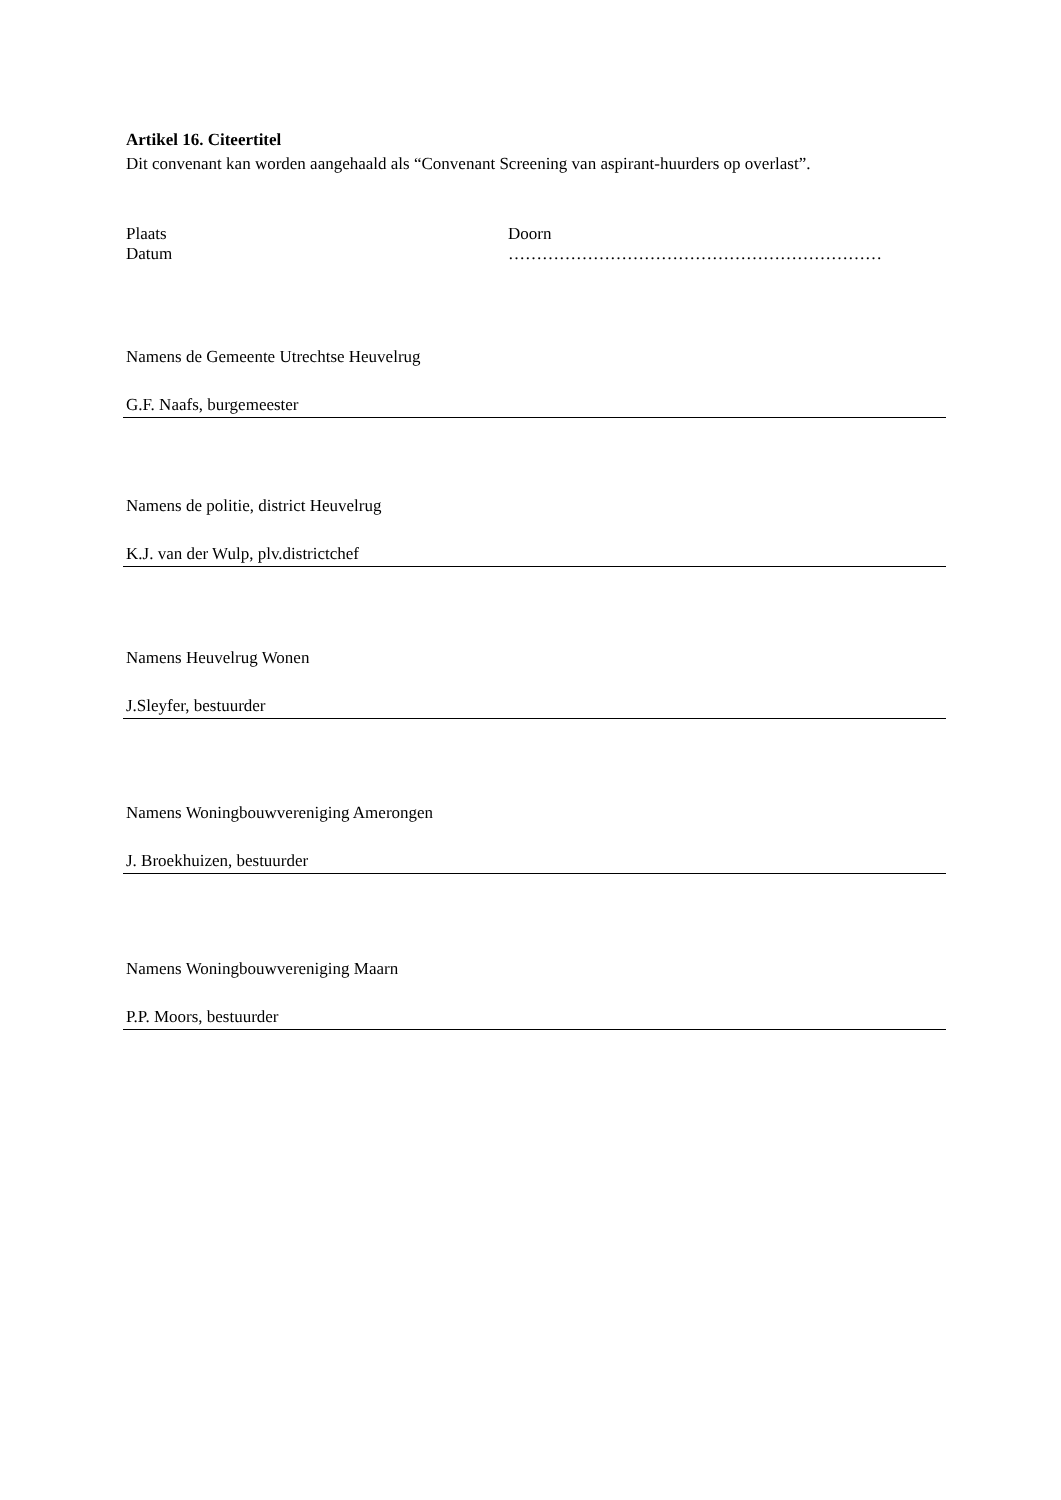Artikel 16. Citeertitel
Dit convenant kan worden aangehaald als “Convenant Screening van aspirant-huurders op overlast”.
Plaats Doorn
Datum …………………………………………………………
Namens de Gemeente Utrechtse Heuvelrug
G.F. Naafs, burgemeester
Namens de politie, district Heuvelrug
K.J. van der Wulp, plv.districtchef
Namens Heuvelrug Wonen
J.Sleyfer, bestuurder
Namens Woningbouwvereniging Amerongen
J. Broekhuizen, bestuurder
Namens Woningbouwvereniging Maarn
P.P. Moors, bestuurder